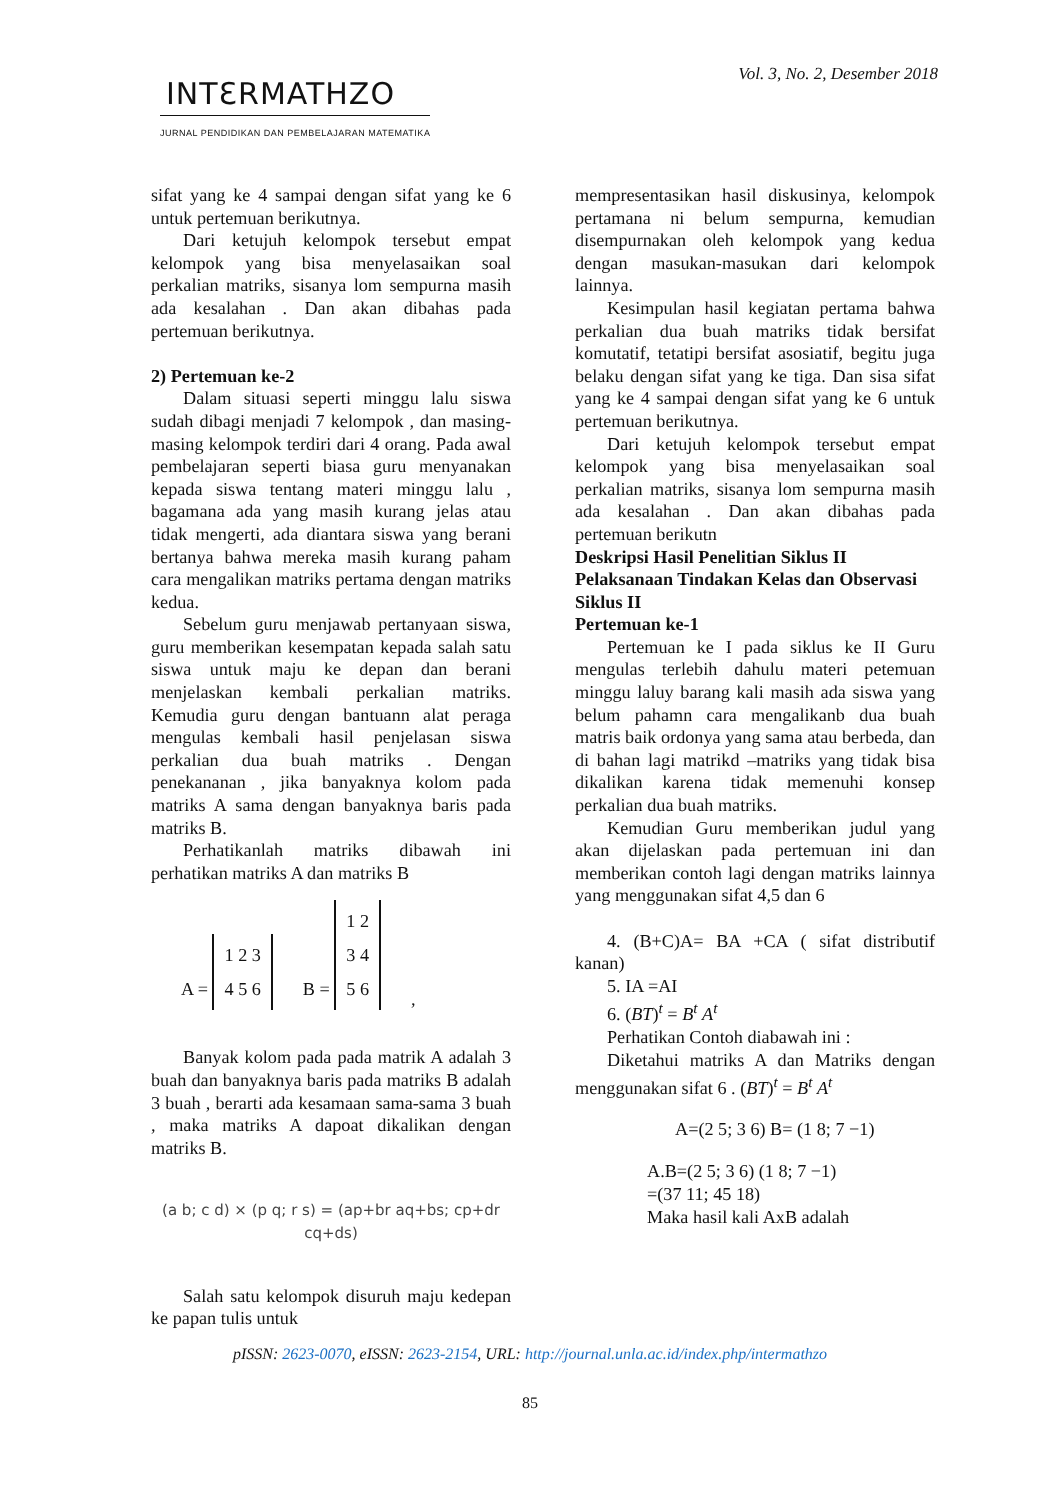Vol. 3, No. 2, Desember 2018
INTƐRMATHZO
JURNAL PENDIDIKAN DAN PEMBELAJARAN MATEMATIKA
sifat yang ke 4 sampai dengan sifat yang ke 6 untuk pertemuan berikutnya.
Dari ketujuh kelompok tersebut empat kelompok yang bisa menyelasaikan soal perkalian matriks, sisanya lom sempurna masih ada kesalahan . Dan akan dibahas pada pertemuan berikutnya.
2) Pertemuan ke-2
Dalam situasi seperti minggu lalu siswa sudah dibagi menjadi 7 kelompok , dan masing-masing kelompok terdiri dari 4 orang. Pada awal pembelajaran seperti biasa guru menyanakan kepada siswa tentang materi minggu lalu , bagamana ada yang masih kurang jelas atau tidak mengerti, ada diantara siswa yang berani bertanya bahwa mereka masih kurang paham cara mengalikan matriks pertama dengan matriks kedua.
Sebelum guru menjawab pertanyaan siswa, guru memberikan kesempatan kepada salah satu siswa untuk maju ke depan dan berani menjelaskan kembali perkalian matriks. Kemudia guru dengan bantuann alat peraga mengulas kembali hasil penjelasan siswa perkalian dua buah matriks . Dengan penekananan , jika banyaknya kolom pada matriks A sama dengan banyaknya baris pada matriks B.
Perhatikanlah matriks dibawah ini perhatikan matriks A dan matriks B
A = 1 2 3
4 5 6 B = 1 2
3 4
5 6,
Banyak kolom pada pada matrik A adalah 3 buah dan banyaknya baris pada matriks B adalah 3 buah , berarti ada kesamaan sama-sama 3 buah , maka matriks A dapoat dikalikan dengan matriks B.
(a b; c d) × (p q; r s) = (ap+br aq+bs; cp+dr cq+ds)
Salah satu kelompok disuruh maju kedepan ke papan tulis untuk
mempresentasikan hasil diskusinya, kelompok pertamana ni belum sempurna, kemudian disempurnakan oleh kelompok yang kedua dengan masukan-masukan dari kelompok lainnya.
Kesimpulan hasil kegiatan pertama bahwa perkalian dua buah matriks tidak bersifat komutatif, tetatipi bersifat asosiatif, begitu juga belaku dengan sifat yang ke tiga. Dan sisa sifat yang ke 4 sampai dengan sifat yang ke 6 untuk pertemuan berikutnya.
Dari ketujuh kelompok tersebut empat kelompok yang bisa menyelasaikan soal perkalian matriks, sisanya lom sempurna masih ada kesalahan . Dan akan dibahas pada pertemuan berikutn
Deskripsi Hasil Penelitian Siklus II
Pelaksanaan Tindakan Kelas dan Observasi Siklus II
Pertemuan ke-1
Pertemuan ke I pada siklus ke II Guru mengulas terlebih dahulu materi petemuan minggu laluy barang kali masih ada siswa yang belum pahamn cara mengalikanb dua buah matris baik ordonya yang sama atau berbeda, dan di bahan lagi matrikd –matriks yang tidak bisa dikalikan karena tidak memenuhi konsep perkalian dua buah matriks.
Kemudian Guru memberikan judul yang akan dijelaskan pada pertemuan ini dan memberikan contoh lagi dengan matriks lainnya yang menggunakan sifat 4,5 dan 6
4. (B+C)A= BA +CA ( sifat distributif kanan)
5. IA =AI
6. (BT)<sup>t</sup> = B<sup>t</sup> A<sup>t</sup>
Perhatikan Contoh diabawah ini :
Diketahui matriks A dan Matriks dengan menggunakan sifat 6 . (BT)<sup>t</sup> = B<sup>t</sup> A<sup>t</sup>
A=(2 5; 3 6) B= (1 8; 7 −1)
A.B=(2 5; 3 6) (1 8; 7 −1)
=(37 11; 45 18)
Maka hasil kali AxB adalah
pISSN: 2623-0070, eISSN: 2623-2154, URL: http://journal.unla.ac.id/index.php/intermathzo
85